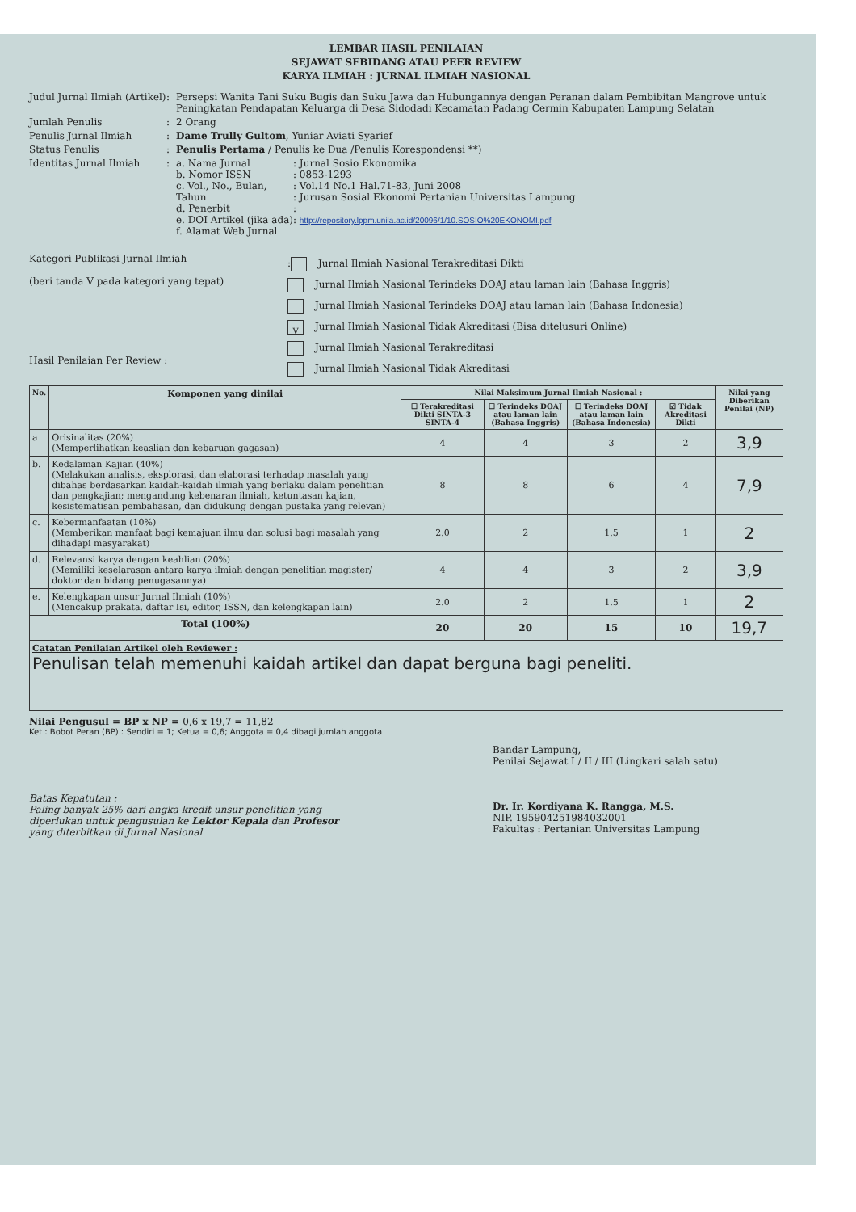LEMBAR HASIL PENILAIAN
SEJAWAT SEBIDANG ATAU PEER REVIEW
KARYA ILMIAH : JURNAL ILMIAH NASIONAL
Judul Jurnal Ilmiah (Artikel)
: Persepsi Wanita Tani Suku Bugis dan Suku Jawa dan Hubungannya dengan Peranan dalam Pembibitan Mangrove untuk Peningkatan Pendapatan Keluarga di Desa Sidodadi Kecamatan Padang Cermin Kabupaten Lampung Selatan
Jumlah Penulis : 2 Orang
Penulis Jurnal Ilmiah : Dame Trully Gultom, Yuniar Aviati Syarief
Status Penulis : Penulis Pertama / Penulis ke Dua /Penulis Korespondensi **)
Identitas Jurnal Ilmiah : a. Nama Jurnal
b. Nomor ISSN
c. Vol., No., Bulan, Tahun
d. Penerbit
e. DOI Artikel (jika ada)
f. Alamat Web Jurnal
: Jurnal Sosio Ekonomika
: 0853-1293
: Vol.14 No.1 Hal.71-83, Juni 2008
: Jurusan Sosial Ekonomi Pertanian Universitas Lampung
:
: http://repository.lppm.unila.ac.id/20096/1/10.SOSIO%20EKONOMI.pdf
Kategori Publikasi Jurnal Ilmiah
(beri tanda V pada kategori yang tepat)
Hasil Penilaian Per Review :
: Jurnal Ilmiah Nasional Terakreditasi Dikti
Jurnal Ilmiah Nasional Terindeks DOAJ atau laman lain (Bahasa Inggris)
Jurnal Ilmiah Nasional Terindeks DOAJ atau laman lain (Bahasa Indonesia)
V Jurnal Ilmiah Nasional Tidak Akreditasi (Bisa ditelusuri Online)
Jurnal Ilmiah Nasional Terakreditasi
Jurnal Ilmiah Nasional Tidak Akreditasi
| No. | Komponen yang dinilai | Nilai Maksimum Jurnal Ilmiah Nasional : | | | | Nilai yang Diberikan Penilai (NP) |
| --- | --- | --- | --- | --- | --- | --- |
| | | ☐ Terakreditasi Dikti SINTA-3 SINTA-4 | ☐ Terindeks DOAJ atau laman lain (Bahasa Inggris) | ☐ Terindeks DOAJ atau laman lain (Bahasa Indonesia) | ☑ Tidak Akreditasi Dikti | |
| a | Orisinalitas (20%) (Memperlihatkan keaslian dan kebaruan gagasan) | 4 | 4 | 3 | 2 | 3,9 |
| b. | Kedalaman Kajian (40%) (Melakukan analisis, eksplorasi, dan elaborasi terhadap masalah yang dibahas berdasarkan kaidah-kaidah ilmiah yang berlaku dalam penelitian dan pengkajian; mengandung kebenaran ilmiah, ketuntasan kajian, kesistematisan pembahasan, dan didukung dengan pustaka yang relevan) | 8 | 8 | 6 | 4 | 7,9 |
| c. | Kebermanfaatan (10%) (Memberikan manfaat bagi kemajuan ilmu dan solusi bagi masalah yang dihadapi masyarakat) | 2.0 | 2 | 1.5 | 1 | 2 |
| d. | Relevansi karya dengan keahlian (20%) (Memiliki keselarasan antara karya ilmiah dengan penelitian magister/ doktor dan bidang penugasannya) | 4 | 4 | 3 | 2 | 3,9 |
| e. | Kelengkapan unsur Jurnal Ilmiah (10%) (Mencakup prakata, daftar Isi, editor, ISSN, dan kelengkapan lain) | 2.0 | 2 | 1.5 | 1 | 2 |
| Total (100%) | | 20 | 20 | 15 | 10 | 19,7 |
| Catatan Penilaian Artikel oleh Reviewer : Penulisan telah memenuhi kaidah artikel dan dapat berguna bagi peneliti. | | | | | | |
Nilai Pengusul = BP x NP = 0,6 x 19,7 = 11,82
Ket : Bobot Peran (BP) : Sendiri = 1; Ketua = 0,6; Anggota = 0,4 dibagi jumlah anggota
Batas Kepatutan :
Paling banyak 25% dari angka kredit unsur penelitian yang diperlukan untuk pengusulan ke Lektor Kepala dan Profesor yang diterbitkan di Jurnal Nasional
Bandar Lampung,
Penilai Sejawat I / II / III (Lingkari salah satu)
Dr. Ir. Kordiyana K. Rangga, M.S.
NIP. 195904251984032001
Fakultas : Pertanian Universitas Lampung